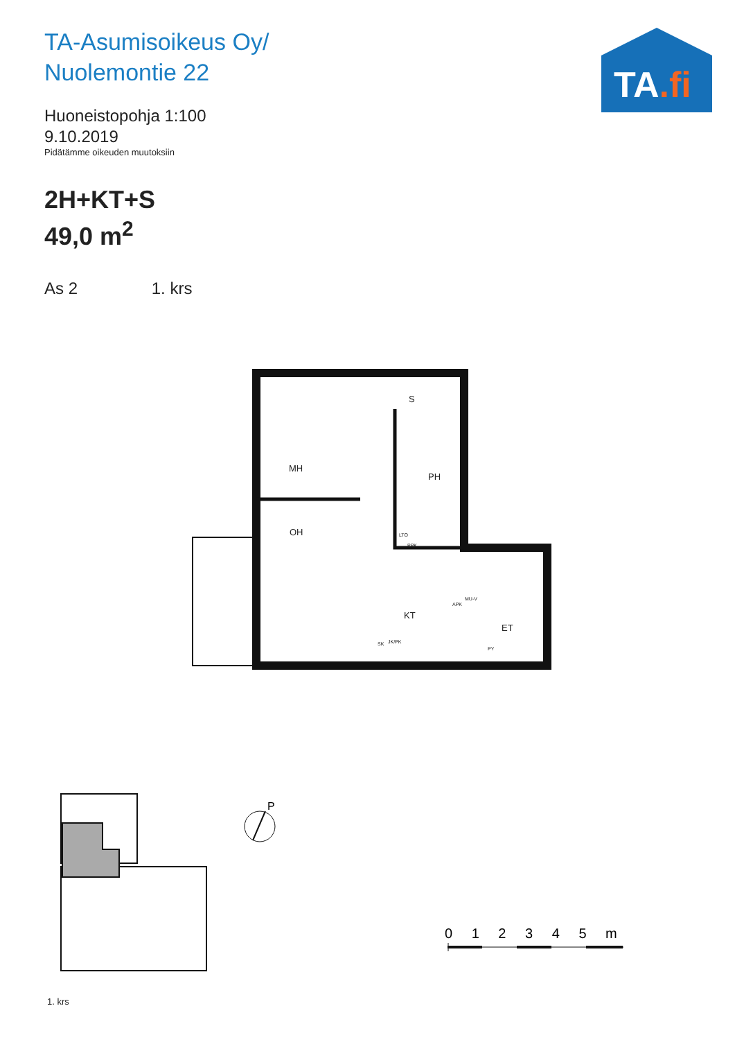TA-Asumisoikeus Oy/
Nuolemontie 22
Huoneistopohja 1:100
9.10.2019
Pidätämme oikeuden muutoksiin
2H+KT+S
49,0 m<sup>2</sup>
As 2 1. krs
TA.fi
MH
S
PH
OH
KT
ET
SK JK/PK
PY
LTO
PPK
APK
MU-V
P
1. krs
0 1 2 3 4 5 m